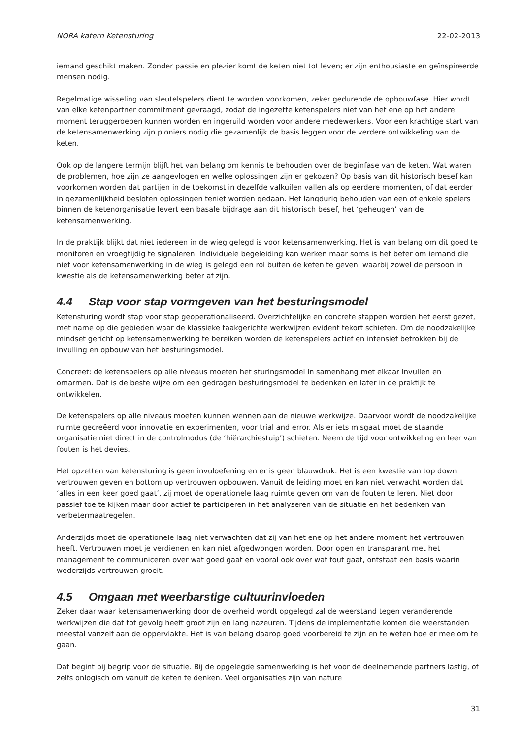NORA katern Ketensturing 22-02-2013
iemand geschikt maken. Zonder passie en plezier komt de keten niet tot leven; er zijn enthousiaste en geïnspireerde mensen nodig.
Regelmatige wisseling van sleutelspelers dient te worden voorkomen, zeker gedurende de opbouwfase. Hier wordt van elke ketenpartner commitment gevraagd, zodat de ingezette ketenspelers niet van het ene op het andere moment teruggeroepen kunnen worden en ingeruild worden voor andere medewerkers. Voor een krachtige start van de ketensamenwerking zijn pioniers nodig die gezamenlijk de basis leggen voor de verdere ontwikkeling van de keten.
Ook op de langere termijn blijft het van belang om kennis te behouden over de beginfase van de keten. Wat waren de problemen, hoe zijn ze aangevlogen en welke oplossingen zijn er gekozen? Op basis van dit historisch besef kan voorkomen worden dat partijen in de toekomst in dezelfde valkuilen vallen als op eerdere momenten, of dat eerder in gezamenlijkheid besloten oplossingen teniet worden gedaan. Het langdurig behouden van een of enkele spelers binnen de ketenorganisatie levert een basale bijdrage aan dit historisch besef, het ‘geheugen’ van de ketensamenwerking.
In de praktijk blijkt dat niet iedereen in de wieg gelegd is voor ketensamenwerking. Het is van belang om dit goed te monitoren en vroegtijdig te signaleren. Individuele begeleiding kan werken maar soms is het beter om iemand die niet voor ketensamenwerking in de wieg is gelegd een rol buiten de keten te geven, waarbij zowel de persoon in kwestie als de ketensamenwerking beter af zijn.
4.4 Stap voor stap vormgeven van het besturingsmodel
Ketensturing wordt stap voor stap geoperationaliseerd. Overzichtelijke en concrete stappen worden het eerst gezet, met name op die gebieden waar de klassieke taakgerichte werkwijzen evident tekort schieten. Om de noodzakelijke mindset gericht op ketensamenwerking te bereiken worden de ketenspelers actief en intensief betrokken bij de invulling en opbouw van het besturingsmodel.
Concreet: de ketenspelers op alle niveaus moeten het sturingsmodel in samenhang met elkaar invullen en omarmen. Dat is de beste wijze om een gedragen besturingsmodel te bedenken en later in de praktijk te ontwikkelen.
De ketenspelers op alle niveaus moeten kunnen wennen aan de nieuwe werkwijze. Daarvoor wordt de noodzakelijke ruimte gecreëerd voor innovatie en experimenten, voor trial and error. Als er iets misgaat moet de staande organisatie niet direct in de controlmodus (de ‘hiërarchiestuip’) schieten. Neem de tijd voor ontwikkeling en leer van fouten is het devies.
Het opzetten van ketensturing is geen invuloefening en er is geen blauwdruk. Het is een kwestie van top down vertrouwen geven en bottom up vertrouwen opbouwen. Vanuit de leiding moet en kan niet verwacht worden dat ‘alles in een keer goed gaat’, zij moet de operationele laag ruimte geven om van de fouten te leren. Niet door passief toe te kijken maar door actief te participeren in het analyseren van de situatie en het bedenken van verbetermaatregelen.
Anderzijds moet de operationele laag niet verwachten dat zij van het ene op het andere moment het vertrouwen heeft. Vertrouwen moet je verdienen en kan niet afgedwongen worden. Door open en transparant met het management te communiceren over wat goed gaat en vooral ook over wat fout gaat, ontstaat een basis waarin wederzijds vertrouwen groeit.
4.5 Omgaan met weerbarstige cultuurinvloeden
Zeker daar waar ketensamenwerking door de overheid wordt opgelegd zal de weerstand tegen veranderende werkwijzen die dat tot gevolg heeft groot zijn en lang nazeuren. Tijdens de implementatie komen die weerstanden meestal vanzelf aan de oppervlakte. Het is van belang daarop goed voorbereid te zijn en te weten hoe er mee om te gaan.
Dat begint bij begrip voor de situatie. Bij de opgelegde samenwerking is het voor de deelnemende partners lastig, of zelfs onlogisch om vanuit de keten te denken. Veel organisaties zijn van nature
31